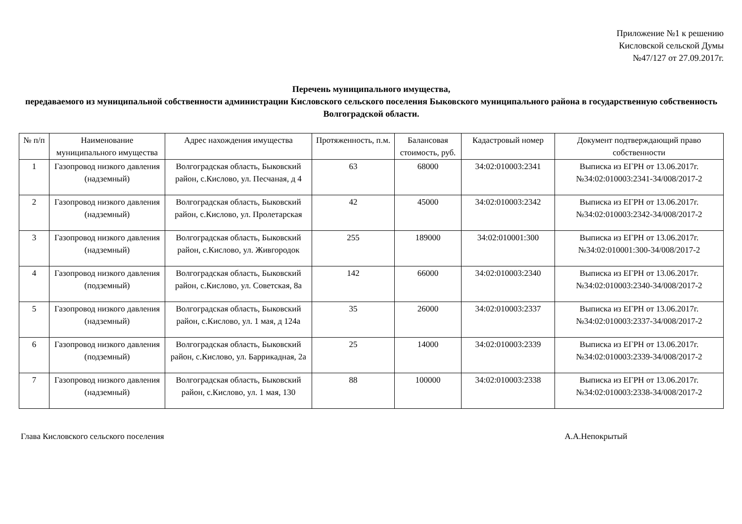Приложение №1 к решению
Кисловской сельской Думы
№47/127 от 27.09.2017г.
Перечень муниципального имущества,
передаваемого из муниципальной собственности администрации Кисловского сельского поселения Быковского муниципального района в государственную собственность Волгоградской области.
| № п/п | Наименование муниципального имущества | Адрес нахождения имущества | Протяженность, п.м. | Балансовая стоимость, руб. | Кадастровый номер | Документ подтверждающий право собственности |
| --- | --- | --- | --- | --- | --- | --- |
| 1 | Газопровод низкого давления (надземный) | Волгоградская область, Быковский район, с.Кислово, ул. Песчаная, д 4 | 63 | 68000 | 34:02:010003:2341 | Выписка из ЕГРН от 13.06.2017г. №34:02:010003:2341-34/008/2017-2 |
| 2 | Газопровод низкого давления (надземный) | Волгоградская область, Быковский район, с.Кислово, ул. Пролетарская | 42 | 45000 | 34:02:010003:2342 | Выписка из ЕГРН от 13.06.2017г. №34:02:010003:2342-34/008/2017-2 |
| 3 | Газопровод низкого давления (надземный) | Волгоградская область, Быковский район, с.Кислово, ул. Живгородок | 255 | 189000 | 34:02:010001:300 | Выписка из ЕГРН от 13.06.2017г. №34:02:010001:300-34/008/2017-2 |
| 4 | Газопровод низкого давления (подземный) | Волгоградская область, Быковский район, с.Кислово, ул. Советская, 8а | 142 | 66000 | 34:02:010003:2340 | Выписка из ЕГРН от 13.06.2017г. №34:02:010003:2340-34/008/2017-2 |
| 5 | Газопровод низкого давления (надземный) | Волгоградская область, Быковский район, с.Кислово, ул. 1 мая, д 124а | 35 | 26000 | 34:02:010003:2337 | Выписка из ЕГРН от 13.06.2017г. №34:02:010003:2337-34/008/2017-2 |
| 6 | Газопровод низкого давления (подземный) | Волгоградская область, Быковский район, с.Кислово, ул. Баррикадная, 2а | 25 | 14000 | 34:02:010003:2339 | Выписка из ЕГРН от 13.06.2017г. №34:02:010003:2339-34/008/2017-2 |
| 7 | Газопровод низкого давления (надземный) | Волгоградская область, Быковский район, с.Кислово, ул. 1 мая, 130 | 88 | 100000 | 34:02:010003:2338 | Выписка из ЕГРН от 13.06.2017г. №34:02:010003:2338-34/008/2017-2 |
Глава Кисловского сельского поселения А.А.Непокрытый